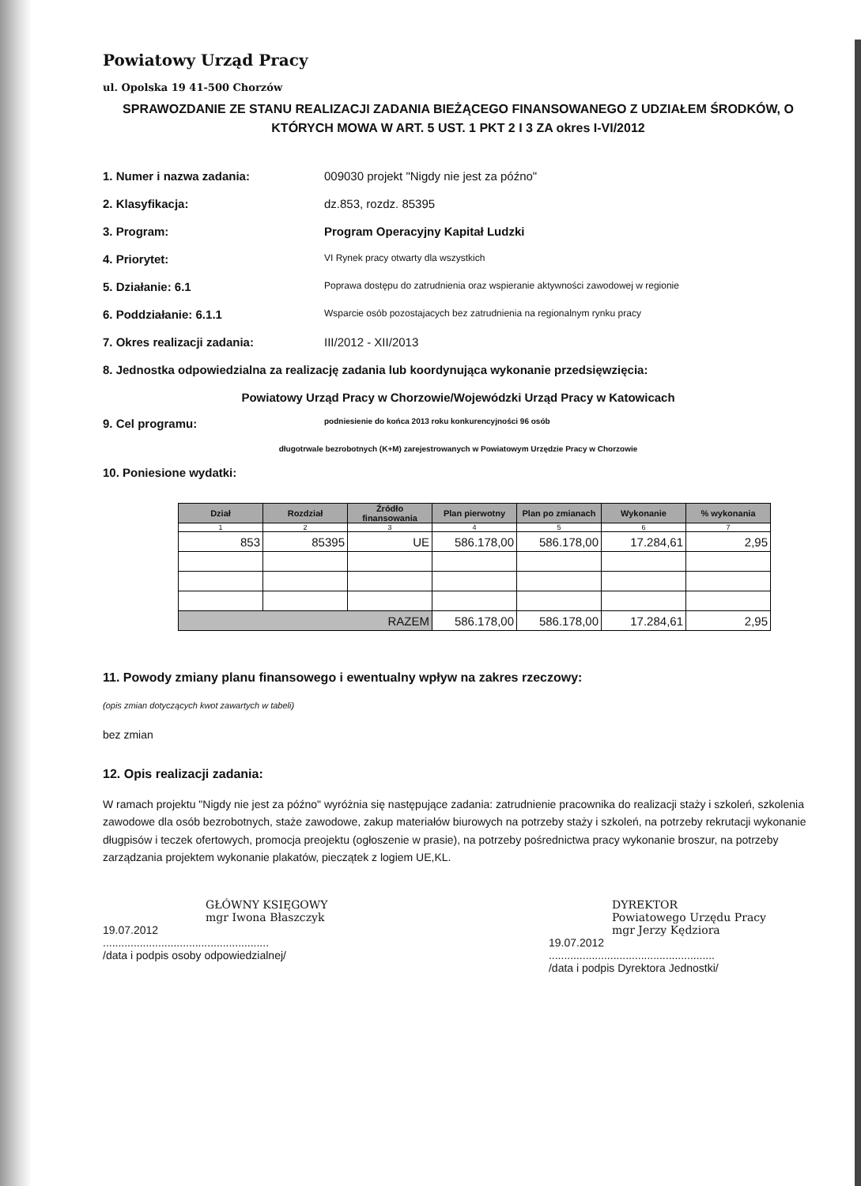Powiatowy Urząd Pracy
ul. Opolska 19 41-500 Chorzów
SPRAWOZDANIE ZE STANU REALIZACJI ZADANIA BIEŻĄCEGO FINANSOWANEGO Z UDZIAŁEM ŚRODKÓW, O KTÓRYCH MOWA W ART. 5 UST. 1 PKT 2 I 3 ZA okres I-VI/2012
1. Numer i nazwa zadania: 009030 projekt "Nigdy nie jest za późno"
2. Klasyfikacja: dz.853, rozdz. 85395
3. Program: Program Operacyjny Kapitał Ludzki
4. Priorytet: VI Rynek pracy otwarty dla wszystkich
5. Działanie: 6.1 Poprawa dostępu do zatrudnienia oraz wspieranie aktywności zawodowej w regionie
6. Poddziałanie: 6.1.1 Wsparcie osób pozostajacych bez zatrudnienia na regionalnym rynku pracy
7. Okres realizacji zadania: III/2012 - XII/2013
8. Jednostka odpowiedzialna za realizację zadania lub koordynująca wykonanie przedsięwzięcia:
Powiatowy Urząd Pracy w Chorzowie/Wojewódzki Urząd Pracy w Katowicach
9. Cel programu: podniesienie do końca 2013 roku konkurencyjności 96 osób
długotrwale bezrobotnych (K+M) zarejestrowanych w Powiatowym Urzędzie Pracy w Chorzowie
10. Poniesione wydatki:
| Dział | Rozdział | Źródło finansowania | Plan pierwotny | Plan po zmianach | Wykonanie | % wykonania |
| --- | --- | --- | --- | --- | --- | --- |
| 1 | 2 | 3 | 4 | 5 | 6 | 7 |
| 853 | 85395 | UE | 586.178,00 | 586.178,00 | 17.284,61 | 2,95 |
| RAZEM | | | 586.178,00 | 586.178,00 | 17.284,61 | 2,95 |
11. Powody zmiany planu finansowego i ewentualny wpływ na zakres rzeczowy:
(opis zmian dotyczących kwot zawartych w tabeli)
bez zmian
12. Opis realizacji zadania:
W ramach projektu "Nigdy nie jest za późno" wyróżnia się następujące zadania: zatrudnienie pracownika do realizacji staży i szkoleń, szkolenia zawodowe dla osób bezrobotnych, staże zawodowe, zakup materiałów biurowych na potrzeby staży i szkoleń, na potrzeby rekrutacji wykonanie długpisów i teczek ofertowych, promocja preojektu (ogłoszenie w prasie), na potrzeby pośrednictwa pracy wykonanie broszur, na potrzeby zarządzania projektem wykonanie plakatów, pieczątek z logiem UE,KL.
GŁÓWNY KSIĘGOWY
mgr Iwona Błaszczyk
19.07.2012
......................................................
/data i podpis osoby odpowiedzialnej/
DYREKTOR
Powiatowego Urzędu Pracy
mgr Jerzy Kędziora
19.07.2012
......................................................
/data i podpis Dyrektora Jednostki/